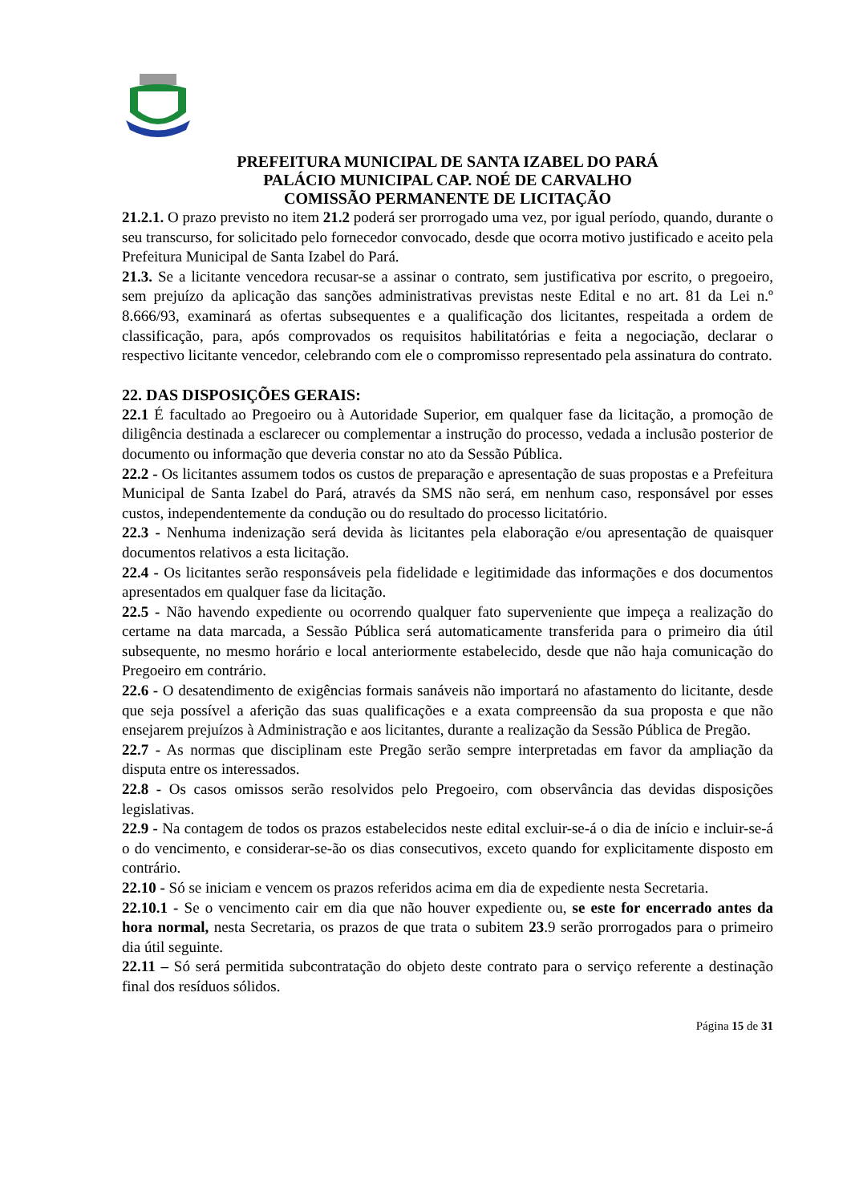PREFEITURA MUNICIPAL DE SANTA IZABEL DO PARÁ
PALÁCIO MUNICIPAL CAP. NOÉ DE CARVALHO
COMISSÃO PERMANENTE DE LICITAÇÃO
21.2.1. O prazo previsto no item 21.2 poderá ser prorrogado uma vez, por igual período, quando, durante o seu transcurso, for solicitado pelo fornecedor convocado, desde que ocorra motivo justificado e aceito pela Prefeitura Municipal de Santa Izabel do Pará.
21.3. Se a licitante vencedora recusar-se a assinar o contrato, sem justificativa por escrito, o pregoeiro, sem prejuízo da aplicação das sanções administrativas previstas neste Edital e no art. 81 da Lei n.º 8.666/93, examinará as ofertas subsequentes e a qualificação dos licitantes, respeitada a ordem de classificação, para, após comprovados os requisitos habilitatórias e feita a negociação, declarar o respectivo licitante vencedor, celebrando com ele o compromisso representado pela assinatura do contrato.
22. DAS DISPOSIÇÕES GERAIS:
22.1 É facultado ao Pregoeiro ou à Autoridade Superior, em qualquer fase da licitação, a promoção de diligência destinada a esclarecer ou complementar a instrução do processo, vedada a inclusão posterior de documento ou informação que deveria constar no ato da Sessão Pública.
22.2 - Os licitantes assumem todos os custos de preparação e apresentação de suas propostas e a Prefeitura Municipal de Santa Izabel do Pará, através da SMS não será, em nenhum caso, responsável por esses custos, independentemente da condução ou do resultado do processo licitatório.
22.3 - Nenhuma indenização será devida às licitantes pela elaboração e/ou apresentação de quaisquer documentos relativos a esta licitação.
22.4 - Os licitantes serão responsáveis pela fidelidade e legitimidade das informações e dos documentos apresentados em qualquer fase da licitação.
22.5 - Não havendo expediente ou ocorrendo qualquer fato superveniente que impeça a realização do certame na data marcada, a Sessão Pública será automaticamente transferida para o primeiro dia útil subsequente, no mesmo horário e local anteriormente estabelecido, desde que não haja comunicação do Pregoeiro em contrário.
22.6 - O desatendimento de exigências formais sanáveis não importará no afastamento do licitante, desde que seja possível a aferição das suas qualificações e a exata compreensão da sua proposta e que não ensejarem prejuízos à Administração e aos licitantes, durante a realização da Sessão Pública de Pregão.
22.7 - As normas que disciplinam este Pregão serão sempre interpretadas em favor da ampliação da disputa entre os interessados.
22.8 - Os casos omissos serão resolvidos pelo Pregoeiro, com observância das devidas disposições legislativas.
22.9 - Na contagem de todos os prazos estabelecidos neste edital excluir-se-á o dia de início e incluir-se-á o do vencimento, e considerar-se-ão os dias consecutivos, exceto quando for explicitamente disposto em contrário.
22.10 - Só se iniciam e vencem os prazos referidos acima em dia de expediente nesta Secretaria.
22.10.1 - Se o vencimento cair em dia que não houver expediente ou, se este for encerrado antes da hora normal, nesta Secretaria, os prazos de que trata o subitem 23.9 serão prorrogados para o primeiro dia útil seguinte.
22.11 – Só será permitida subcontratação do objeto deste contrato para o serviço referente a destinação final dos resíduos sólidos.
Página 15 de 31